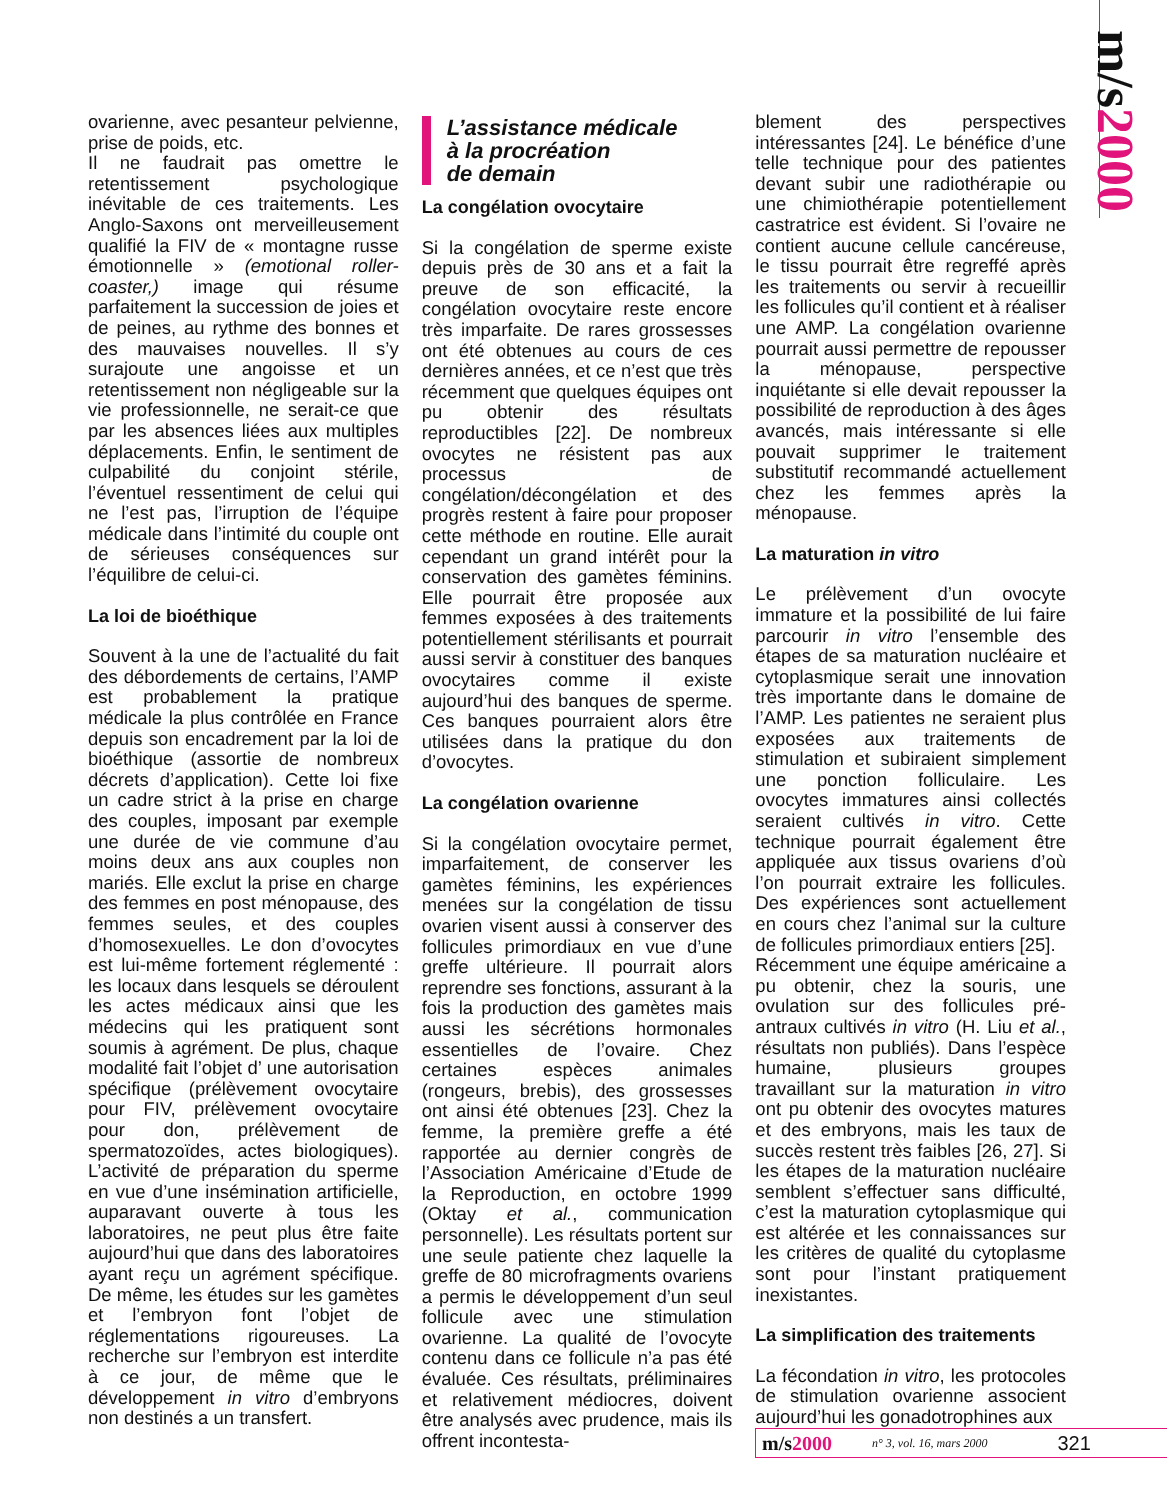m/s2000
ovarienne, avec pesanteur pelvienne, prise de poids, etc.
Il ne faudrait pas omettre le retentissement psychologique inévitable de ces traitements. Les Anglo-Saxons ont merveilleusement qualifié la FIV de « montagne russe émotionnelle » (emotional roller-coaster,) image qui résume parfaitement la succession de joies et de peines, au rythme des bonnes et des mauvaises nouvelles. Il s’y surajoute une angoisse et un retentissement non négligeable sur la vie professionnelle, ne serait-ce que par les absences liées aux multiples déplacements. Enfin, le sentiment de culpabilité du conjoint stérile, l’éventuel ressentiment de celui qui ne l’est pas, l’irruption de l’équipe médicale dans l’intimité du couple ont de sérieuses conséquences sur l’équilibre de celui-ci.
La loi de bioéthique
Souvent à la une de l’actualité du fait des débordements de certains, l’AMP est probablement la pratique médicale la plus contrôlée en France depuis son encadrement par la loi de bioéthique (assortie de nombreux décrets d’application). Cette loi fixe un cadre strict à la prise en charge des couples, imposant par exemple une durée de vie commune d’au moins deux ans aux couples non mariés. Elle exclut la prise en charge des femmes en post ménopause, des femmes seules, et des couples d’homosexuelles. Le don d’ovocytes est lui-même fortement réglementé : les locaux dans lesquels se déroulent les actes médicaux ainsi que les médecins qui les pratiquent sont soumis à agrément. De plus, chaque modalité fait l’objet d’ une autorisation spécifique (prélèvement ovocytaire pour FIV, prélèvement ovocytaire pour don, prélèvement de spermatozoïdes, actes biologiques). L’activité de préparation du sperme en vue d’une insémination artificielle, auparavant ouverte à tous les laboratoires, ne peut plus être faite aujourd’hui que dans des laboratoires ayant reçu un agrément spécifique. De même, les études sur les gamètes et l’embryon font l’objet de réglementations rigoureuses. La recherche sur l’embryon est interdite à ce jour, de même que le développement in vitro d’embryons non destinés a un transfert.
L’assistance médicale
à la procréation
de demain
La congélation ovocytaire
Si la congélation de sperme existe depuis près de 30 ans et a fait la preuve de son efficacité, la congélation ovocytaire reste encore très imparfaite. De rares grossesses ont été obtenues au cours de ces dernières années, et ce n’est que très récemment que quelques équipes ont pu obtenir des résultats reproductibles [22]. De nombreux ovocytes ne résistent pas aux processus de congélation/décongélation et des progrès restent à faire pour proposer cette méthode en routine. Elle aurait cependant un grand intérêt pour la conservation des gamètes féminins. Elle pourrait être proposée aux femmes exposées à des traitements potentiellement stérilisants et pourrait aussi servir à constituer des banques ovocytaires comme il existe aujourd’hui des banques de sperme. Ces banques pourraient alors être utilisées dans la pratique du don d’ovocytes.
La congélation ovarienne
Si la congélation ovocytaire permet, imparfaitement, de conserver les gamètes féminins, les expériences menées sur la congélation de tissu ovarien visent aussi à conserver des follicules primordiaux en vue d’une greffe ultérieure. Il pourrait alors reprendre ses fonctions, assurant à la fois la production des gamètes mais aussi les sécrétions hormonales essentielles de l’ovaire. Chez certaines espèces animales (rongeurs, brebis), des grossesses ont ainsi été obtenues [23]. Chez la femme, la première greffe a été rapportée au dernier congrès de l’Association Américaine d’Etude de la Reproduction, en octobre 1999 (Oktay et al., communication personnelle). Les résultats portent sur une seule patiente chez laquelle la greffe de 80 microfragments ovariens a permis le développement d’un seul follicule avec une stimulation ovarienne. La qualité de l’ovocyte contenu dans ce follicule n’a pas été évaluée. Ces résultats, préliminaires et relativement médiocres, doivent être analysés avec prudence, mais ils offrent incontesta-
blement des perspectives intéressantes [24]. Le bénéfice d’une telle technique pour des patientes devant subir une radiothérapie ou une chimiothérapie potentiellement castratrice est évident. Si l’ovaire ne contient aucune cellule cancéreuse, le tissu pourrait être regreffé après les traitements ou servir à recueillir les follicules qu’il contient et à réaliser une AMP. La congélation ovarienne pourrait aussi permettre de repousser la ménopause, perspective inquiétante si elle devait repousser la possibilité de reproduction à des âges avancés, mais intéressante si elle pouvait supprimer le traitement substitutif recommandé actuellement chez les femmes après la ménopause.
La maturation in vitro
Le prélèvement d’un ovocyte immature et la possibilité de lui faire parcourir in vitro l’ensemble des étapes de sa maturation nucléaire et cytoplasmique serait une innovation très importante dans le domaine de l’AMP. Les patientes ne seraient plus exposées aux traitements de stimulation et subiraient simplement une ponction folliculaire. Les ovocytes immatures ainsi collectés seraient cultivés in vitro. Cette technique pourrait également être appliquée aux tissus ovariens d’où l’on pourrait extraire les follicules. Des expériences sont actuellement en cours chez l’animal sur la culture de follicules primordiaux entiers [25].
Récemment une équipe américaine a pu obtenir, chez la souris, une ovulation sur des follicules pré-antraux cultivés in vitro (H. Liu et al., résultats non publiés). Dans l’espèce humaine, plusieurs groupes travaillant sur la maturation in vitro ont pu obtenir des ovocytes matures et des embryons, mais les taux de succès restent très faibles [26, 27]. Si les étapes de la maturation nucléaire semblent s’effectuer sans difficulté, c’est la maturation cytoplasmique qui est altérée et les connaissances sur les critères de qualité du cytoplasme sont pour l’instant pratiquement inexistantes.
La simplification des traitements
La fécondation in vitro, les protocoles de stimulation ovarienne associent aujourd’hui les gonadotrophines aux
m/s2000 n° 3, vol. 16, mars 2000 321